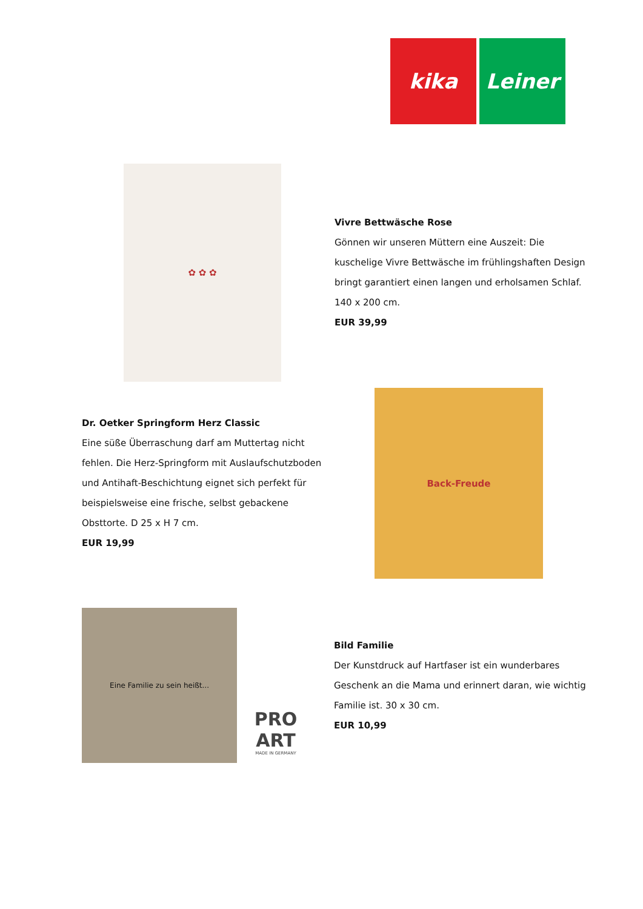kika Leiner
✿ ✿ ✿
Vivre Bettwäsche Rose
Gönnen wir unseren Müttern eine Auszeit: Die kuschelige Vivre Bettwäsche im frühlingshaften Design bringt garantiert einen langen und erholsamen Schlaf. 140 x 200 cm.
EUR 39,99
Dr. Oetker Springform Herz Classic
Eine süße Überraschung darf am Muttertag nicht fehlen. Die Herz-Springform mit Auslaufschutzboden und Antihaft-Beschichtung eignet sich perfekt für beispielsweise eine frische, selbst gebackene Obsttorte. D 25 x H 7 cm.
EUR 19,99
Back-Freude
Eine Familie zu sein heißt...
PRO ART
MADE IN GERMANY
Bild Familie
Der Kunstdruck auf Hartfaser ist ein wunderbares Geschenk an die Mama und erinnert daran, wie wichtig Familie ist. 30 x 30 cm.
EUR 10,99